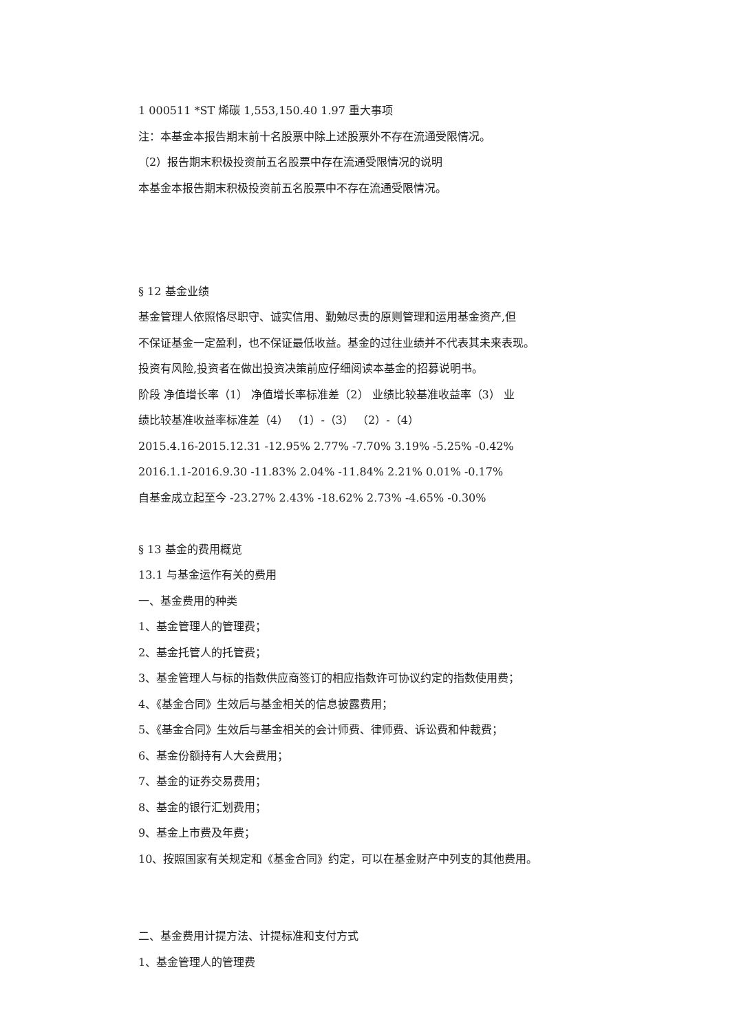1 000511 *ST 烯碳 1,553,150.40 1.97 重大事项
注：本基金本报告期末前十名股票中除上述股票外不存在流通受限情况。
（2）报告期末积极投资前五名股票中存在流通受限情况的说明
本基金本报告期末积极投资前五名股票中不存在流通受限情况。
§ 12 基金业绩
基金管理人依照恪尽职守、诚实信用、勤勉尽责的原则管理和运用基金资产,但
不保证基金一定盈利，也不保证最低收益。基金的过往业绩并不代表其未来表现。
投资有风险,投资者在做出投资决策前应仔细阅读本基金的招募说明书。
阶段 净值增长率（1） 净值增长率标准差（2） 业绩比较基准收益率（3） 业
绩比较基准收益率标准差（4） （1）-（3） （2）-（4）
2015.4.16-2015.12.31 -12.95% 2.77% -7.70% 3.19% -5.25% -0.42%
2016.1.1-2016.9.30 -11.83% 2.04% -11.84% 2.21% 0.01% -0.17%
自基金成立起至今 -23.27% 2.43% -18.62% 2.73% -4.65% -0.30%
§ 13 基金的费用概览
13.1 与基金运作有关的费用
一、基金费用的种类
1、基金管理人的管理费；
2、基金托管人的托管费；
3、基金管理人与标的指数供应商签订的相应指数许可协议约定的指数使用费；
4、《基金合同》生效后与基金相关的信息披露费用；
5、《基金合同》生效后与基金相关的会计师费、律师费、诉讼费和仲裁费；
6、基金份额持有人大会费用；
7、基金的证券交易费用；
8、基金的银行汇划费用；
9、基金上市费及年费；
10、按照国家有关规定和《基金合同》约定，可以在基金财产中列支的其他费用。
二、基金费用计提方法、计提标准和支付方式
1、基金管理人的管理费